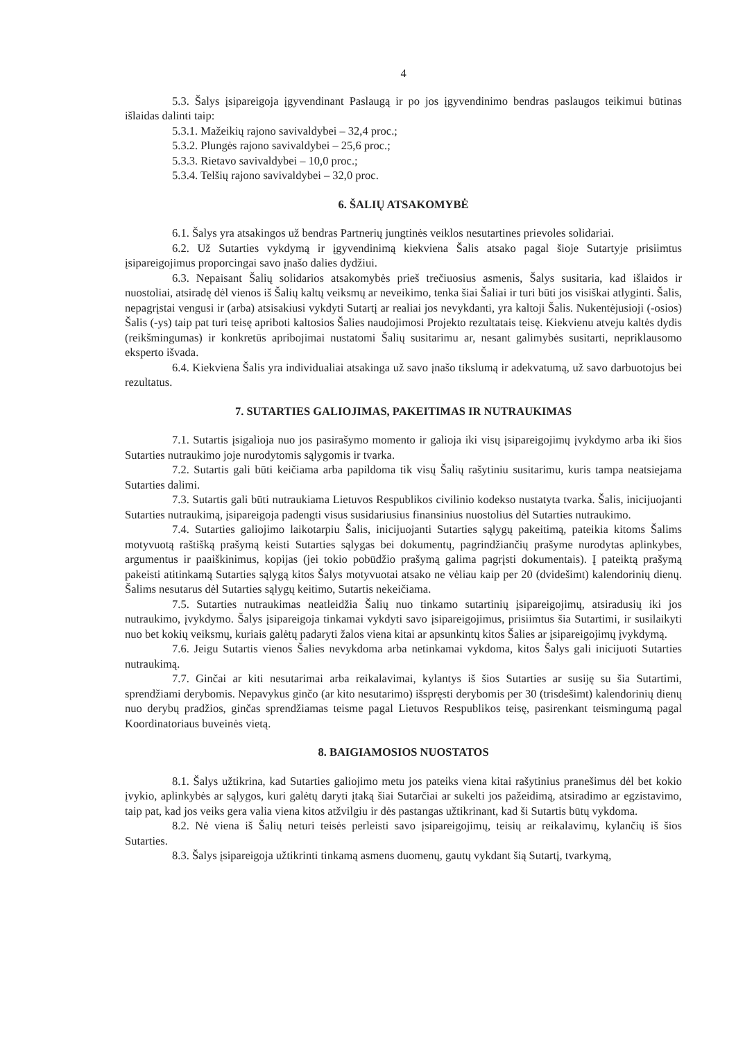4
5.3. Šalys įsipareigoja įgyvendinant Paslaugą ir po jos įgyvendinimo bendras paslaugos teikimui būtinas išlaidas dalinti taip:
5.3.1. Mažeikių rajono savivaldybei – 32,4 proc.;
5.3.2. Plungės rajono savivaldybei – 25,6 proc.;
5.3.3. Rietavo savivaldybei – 10,0 proc.;
5.3.4. Telšių rajono savivaldybei – 32,0 proc.
6. ŠALIŲ ATSAKOMYBĖ
6.1. Šalys yra atsakingos už bendras Partnerių jungtinės veiklos nesutartines prievoles solidariai.
6.2. Už Sutarties vykdymą ir įgyvendinimą kiekviena Šalis atsako pagal šioje Sutartyje prisiimtus įsipareigojimus proporcingai savo įnašo dalies dydžiui.
6.3. Nepaisant Šalių solidarios atsakomybės prieš trečiuosius asmenis, Šalys susitaria, kad išlaidos ir nuostoliai, atsiradę dėl vienos iš Šalių kaltų veiksmų ar neveikimo, tenka šiai Šaliai ir turi būti jos visiškai atlyginti. Šalis, nepagrįstai vengusi ir (arba) atsisakiusi vykdyti Sutartį ar realiai jos nevykdanti, yra kaltoji Šalis. Nukentėjusioji (-osios) Šalis (-ys) taip pat turi teisę apriboti kaltosios Šalies naudojimosi Projekto rezultatais teisę. Kiekvienu atveju kaltės dydis (reikšmingumas) ir konkretūs apribojimai nustatomi Šalių susitarimu ar, nesant galimybės susitarti, nepriklausomo eksperto išvada.
6.4. Kiekviena Šalis yra individualiai atsakinga už savo įnašo tikslumą ir adekvatumą, už savo darbuotojus bei rezultatus.
7. SUTARTIES GALIOJIMAS, PAKEITIMAS IR NUTRAUKIMAS
7.1. Sutartis įsigalioja nuo jos pasirašymo momento ir galioja iki visų įsipareigojimų įvykdymo arba iki šios Sutarties nutraukimo joje nurodytomis sąlygomis ir tvarka.
7.2. Sutartis gali būti keičiama arba papildoma tik visų Šalių rašytiniu susitarimu, kuris tampa neatsiejama Sutarties dalimi.
7.3. Sutartis gali būti nutraukiama Lietuvos Respublikos civilinio kodekso nustatyta tvarka. Šalis, inicijuojanti Sutarties nutraukimą, įsipareigoja padengti visus susidariusius finansinius nuostolius dėl Sutarties nutraukimo.
7.4. Sutarties galiojimo laikotarpiu Šalis, inicijuojanti Sutarties sąlygų pakeitimą, pateikia kitoms Šalims motyvuotą raštišką prašymą keisti Sutarties sąlygas bei dokumentų, pagrindžiančių prašyme nurodytas aplinkybes, argumentus ir paaiškinimus, kopijas (jei tokio pobūdžio prašymą galima pagrįsti dokumentais). Į pateiktą prašymą pakeisti atitinkamą Sutarties sąlygą kitos Šalys motyvuotai atsako ne vėliau kaip per 20 (dvidešimt) kalendorinių dienų. Šalims nesutarus dėl Sutarties sąlygų keitimo, Sutartis nekeičiama.
7.5. Sutarties nutraukimas neatleidžia Šalių nuo tinkamo sutartinių įsipareigojimų, atsiradusių iki jos nutraukimo, įvykdymo. Šalys įsipareigoja tinkamai vykdyti savo įsipareigojimus, prisiimtus šia Sutartimi, ir susilaikyti nuo bet kokių veiksmų, kuriais galėtų padaryti žalos viena kitai ar apsunkintų kitos Šalies ar įsipareigojimų įvykdymą.
7.6. Jeigu Sutartis vienos Šalies nevykdoma arba netinkamai vykdoma, kitos Šalys gali inicijuoti Sutarties nutraukimą.
7.7. Ginčai ar kiti nesutarimai arba reikalavimai, kylantys iš šios Sutarties ar susiję su šia Sutartimi, sprendžiami derybomis. Nepavykus ginčo (ar kito nesutarimo) išspręsti derybomis per 30 (trisdešimt) kalendorinių dienų nuo derybų pradžios, ginčas sprendžiamas teisme pagal Lietuvos Respublikos teisę, pasirenkant teismingumą pagal Koordinatoriaus buveinės vietą.
8. BAIGIAMOSIOS NUOSTATOS
8.1. Šalys užtikrina, kad Sutarties galiojimo metu jos pateiks viena kitai rašytinius pranešimus dėl bet kokio įvykio, aplinkybės ar sąlygos, kuri galėtų daryti įtaką šiai Sutarčiai ar sukelti jos pažeidimą, atsiradimo ar egzistavimo, taip pat, kad jos veiks gera valia viena kitos atžvilgiu ir dės pastangas užtikrinant, kad ši Sutartis būtų vykdoma.
8.2. Nė viena iš Šalių neturi teisės perleisti savo įsipareigojimų, teisių ar reikalavimų, kylančių iš šios Sutarties.
8.3. Šalys įsipareigoja užtikrinti tinkamą asmens duomenų, gautų vykdant šią Sutartį, tvarkymą,